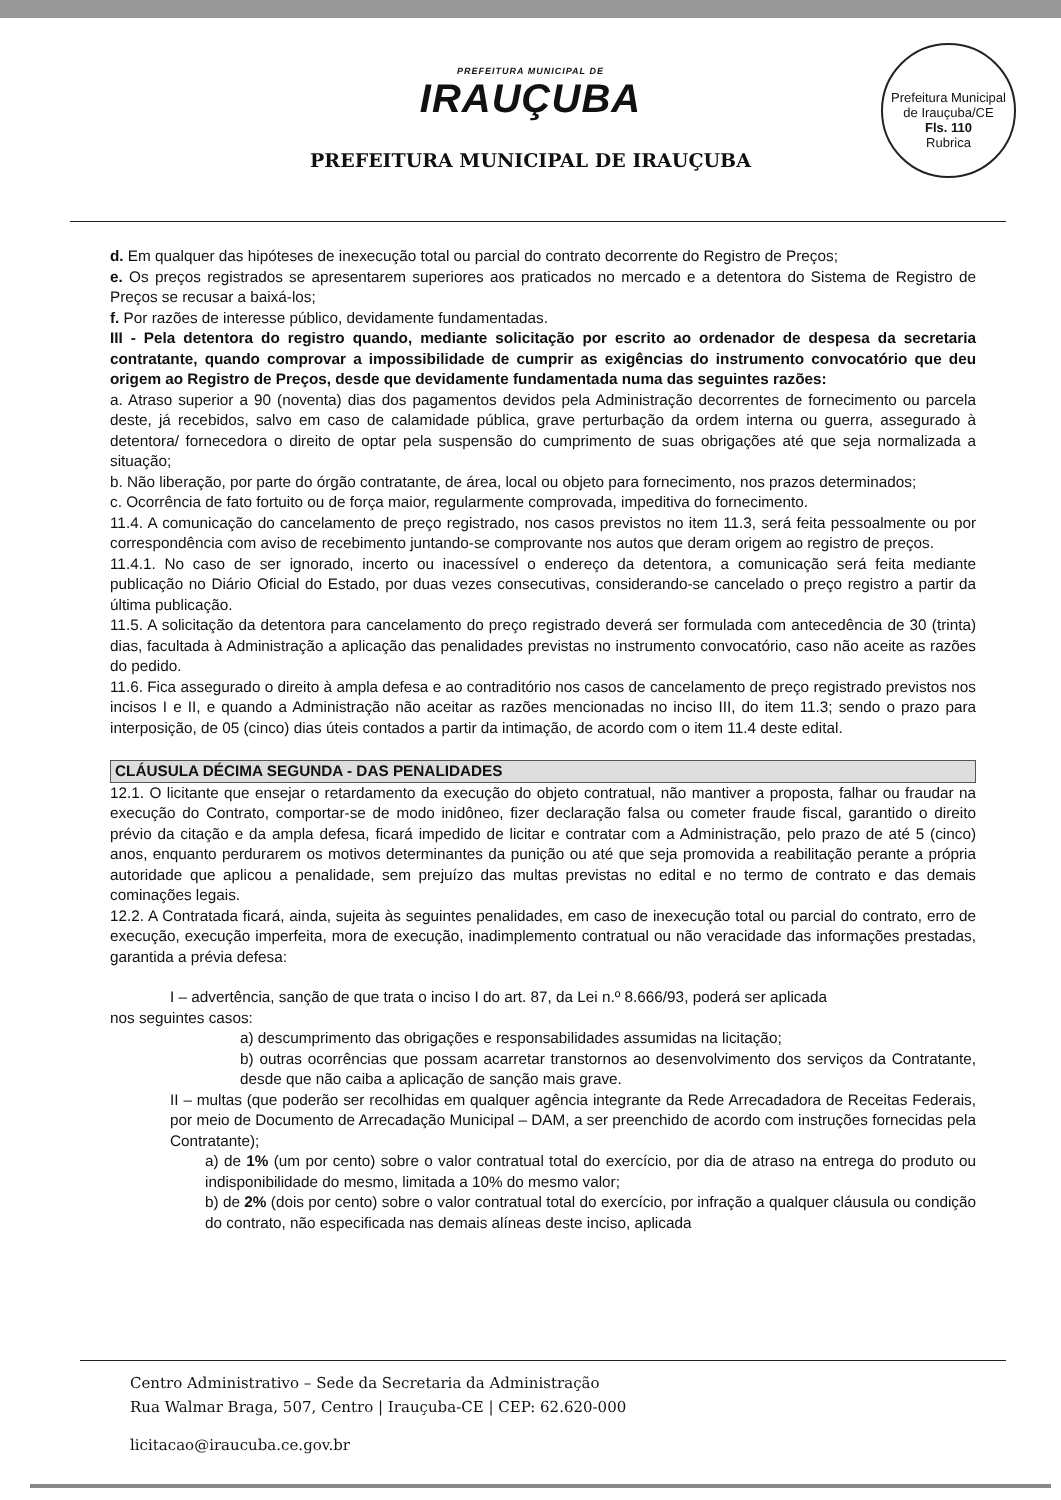PREFEITURA MUNICIPAL DE
IRAUÇUBA
PREFEITURA MUNICIPAL DE IRAUÇUBA
Prefeitura Municipal de Irauçuba/CE
Fls. 110
Rubrica
d. Em qualquer das hipóteses de inexecução total ou parcial do contrato decorrente do Registro de Preços;
e. Os preços registrados se apresentarem superiores aos praticados no mercado e a detentora do Sistema de Registro de Preços se recusar a baixá-los;
f. Por razões de interesse público, devidamente fundamentadas.
III - Pela detentora do registro quando, mediante solicitação por escrito ao ordenador de despesa da secretaria contratante, quando comprovar a impossibilidade de cumprir as exigências do instrumento convocatório que deu origem ao Registro de Preços, desde que devidamente fundamentada numa das seguintes razões:
a. Atraso superior a 90 (noventa) dias dos pagamentos devidos pela Administração decorrentes de fornecimento ou parcela deste, já recebidos, salvo em caso de calamidade pública, grave perturbação da ordem interna ou guerra, assegurado à detentora/ fornecedora o direito de optar pela suspensão do cumprimento de suas obrigações até que seja normalizada a situação;
b. Não liberação, por parte do órgão contratante, de área, local ou objeto para fornecimento, nos prazos determinados;
c. Ocorrência de fato fortuito ou de força maior, regularmente comprovada, impeditiva do fornecimento.
11.4. A comunicação do cancelamento de preço registrado, nos casos previstos no item 11.3, será feita pessoalmente ou por correspondência com aviso de recebimento juntando-se comprovante nos autos que deram origem ao registro de preços.
11.4.1. No caso de ser ignorado, incerto ou inacessível o endereço da detentora, a comunicação será feita mediante publicação no Diário Oficial do Estado, por duas vezes consecutivas, considerando-se cancelado o preço registro a partir da última publicação.
11.5. A solicitação da detentora para cancelamento do preço registrado deverá ser formulada com antecedência de 30 (trinta) dias, facultada à Administração a aplicação das penalidades previstas no instrumento convocatório, caso não aceite as razões do pedido.
11.6. Fica assegurado o direito à ampla defesa e ao contraditório nos casos de cancelamento de preço registrado previstos nos incisos I e II, e quando a Administração não aceitar as razões mencionadas no inciso III, do item 11.3; sendo o prazo para interposição, de 05 (cinco) dias úteis contados a partir da intimação, de acordo com o item 11.4 deste edital.
CLÁUSULA DÉCIMA SEGUNDA - DAS PENALIDADES
12.1. O licitante que ensejar o retardamento da execução do objeto contratual, não mantiver a proposta, falhar ou fraudar na execução do Contrato, comportar-se de modo inidôneo, fizer declaração falsa ou cometer fraude fiscal, garantido o direito prévio da citação e da ampla defesa, ficará impedido de licitar e contratar com a Administração, pelo prazo de até 5 (cinco) anos, enquanto perdurarem os motivos determinantes da punição ou até que seja promovida a reabilitação perante a própria autoridade que aplicou a penalidade, sem prejuízo das multas previstas no edital e no termo de contrato e das demais cominações legais.
12.2. A Contratada ficará, ainda, sujeita às seguintes penalidades, em caso de inexecução total ou parcial do contrato, erro de execução, execução imperfeita, mora de execução, inadimplemento contratual ou não veracidade das informações prestadas, garantida a prévia defesa:
I – advertência, sanção de que trata o inciso I do art. 87, da Lei n.º 8.666/93, poderá ser aplicada
nos seguintes casos:
a) descumprimento das obrigações e responsabilidades assumidas na licitação;
b) outras ocorrências que possam acarretar transtornos ao desenvolvimento dos serviços da Contratante, desde que não caiba a aplicação de sanção mais grave.
II – multas (que poderão ser recolhidas em qualquer agência integrante da Rede Arrecadadora de Receitas Federais, por meio de Documento de Arrecadação Municipal – DAM, a ser preenchido de acordo com instruções fornecidas pela Contratante);
a) de 1% (um por cento) sobre o valor contratual total do exercício, por dia de atraso na entrega do produto ou indisponibilidade do mesmo, limitada a 10% do mesmo valor;
b) de 2% (dois por cento) sobre o valor contratual total do exercício, por infração a qualquer cláusula ou condição do contrato, não especificada nas demais alíneas deste inciso, aplicada
Centro Administrativo – Sede da Secretaria da Administração
Rua Walmar Braga, 507, Centro | Irauçuba-CE | CEP: 62.620-000
licitacao@iraucuba.ce.gov.br